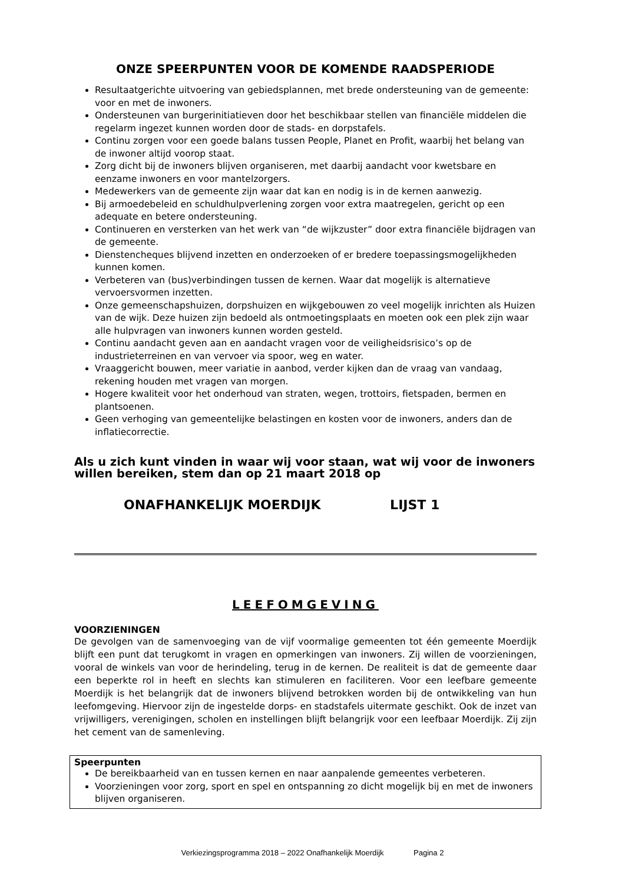ONZE SPEERPUNTEN VOOR DE KOMENDE RAADSPERIODE
Resultaatgerichte uitvoering van gebiedsplannen, met brede ondersteuning van de gemeente: voor en met de inwoners.
Ondersteunen van burgerinitiatieven door het beschikbaar stellen van financiële middelen die regelarm ingezet kunnen worden door de stads- en dorpstafels.
Continu zorgen voor een goede balans tussen People, Planet en Profit, waarbij het belang van de inwoner altijd voorop staat.
Zorg dicht bij de inwoners blijven organiseren, met daarbij aandacht voor kwetsbare en eenzame inwoners en voor mantelzorgers.
Medewerkers van de gemeente zijn waar dat kan en nodig is in de kernen aanwezig.
Bij armoedebeleid en schuldhulpverlening zorgen voor extra maatregelen, gericht op een adequate en betere ondersteuning.
Continueren en versterken van het werk van “de wijkzuster” door extra financiële bijdragen van de gemeente.
Dienstencheques blijvend inzetten en onderzoeken of er bredere toepassingsmogelijkheden kunnen komen.
Verbeteren van (bus)verbindingen tussen de kernen. Waar dat mogelijk is alternatieve vervoersvormen inzetten.
Onze gemeenschapshuizen, dorpshuizen en wijkgebouwen zo veel mogelijk inrichten als Huizen van de wijk. Deze huizen zijn bedoeld als ontmoetingsplaats en moeten ook een plek zijn waar alle hulpvragen van inwoners kunnen worden gesteld.
Continu aandacht geven aan en aandacht vragen voor de veiligheidsrisico’s op de industrieterreinen en van vervoer via spoor, weg en water.
Vraaggericht bouwen, meer variatie in aanbod, verder kijken dan de vraag van vandaag, rekening houden met vragen van morgen.
Hogere kwaliteit voor het onderhoud van straten, wegen, trottoirs, fietspaden, bermen en plantsoenen.
Geen verhoging van gemeentelijke belastingen en kosten voor de inwoners, anders dan de inflatiecorrectie.
Als u zich kunt vinden in waar wij voor staan, wat wij voor de inwoners willen bereiken, stem dan op 21 maart 2018 op
ONAFHANKELIJK MOERDIJK LIJST 1
LEEFOMGEVING
VOORZIENINGEN
De gevolgen van de samenvoeging van de vijf voormalige gemeenten tot één gemeente Moerdijk blijft een punt dat terugkomt in vragen en opmerkingen van inwoners. Zij willen de voorzieningen, vooral de winkels van voor de herindeling, terug in de kernen. De realiteit is dat de gemeente daar een beperkte rol in heeft en slechts kan stimuleren en faciliteren. Voor een leefbare gemeente Moerdijk is het belangrijk dat de inwoners blijvend betrokken worden bij de ontwikkeling van hun leefomgeving. Hiervoor zijn de ingestelde dorps- en stadstafels uitermate geschikt. Ook de inzet van vrijwilligers, verenigingen, scholen en instellingen blijft belangrijk voor een leefbaar Moerdijk. Zij zijn het cement van de samenleving.
Speerpunten
De bereikbaarheid van en tussen kernen en naar aanpalende gemeentes verbeteren.
Voorzieningen voor zorg, sport en spel en ontspanning zo dicht mogelijk bij en met de inwoners blijven organiseren.
Verkiezingsprogramma 2018 – 2022 Onafhankelijk Moerdijk Pagina 2